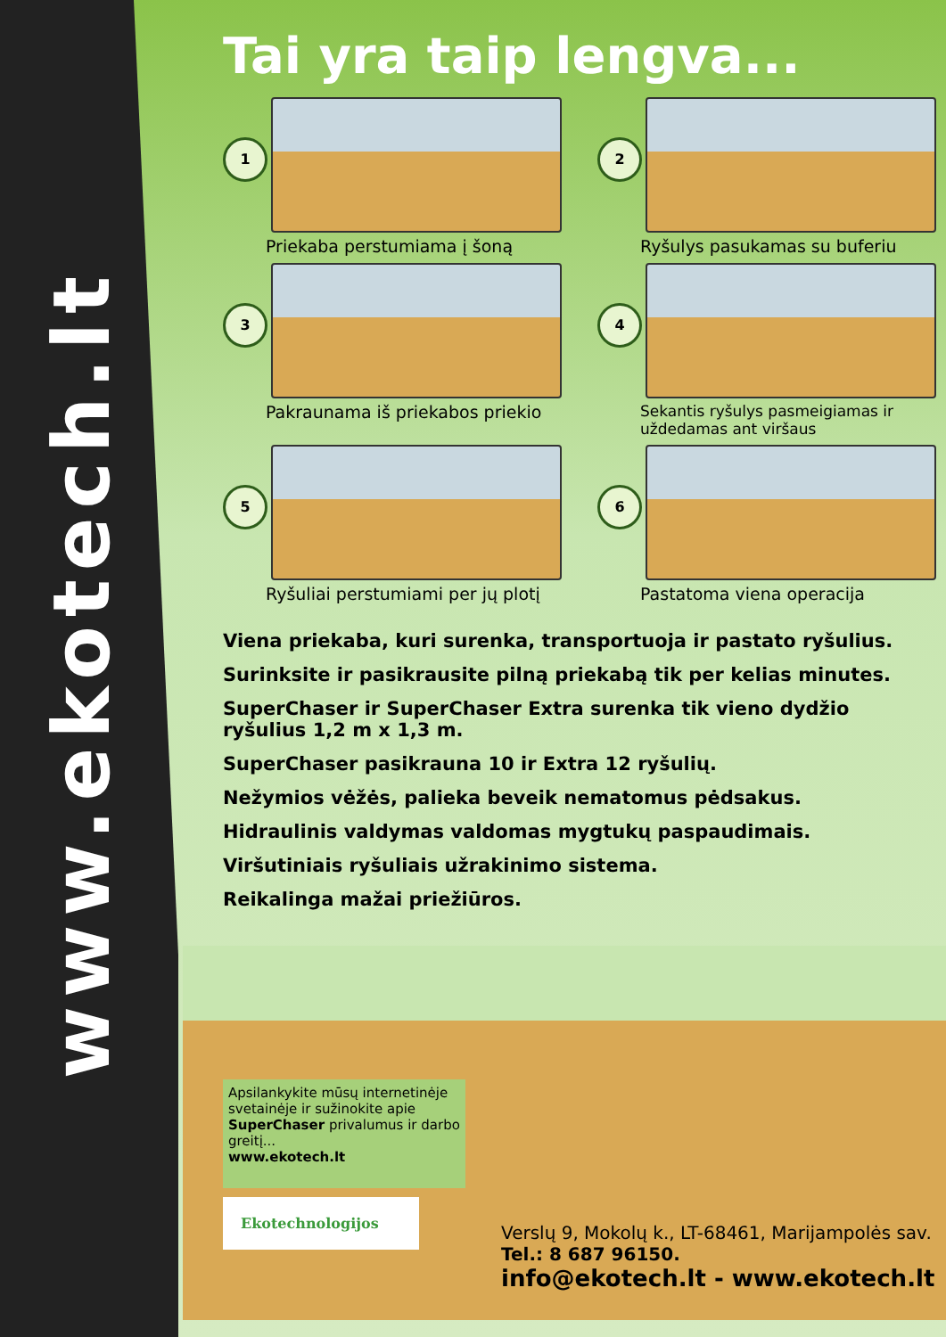www.ekotech.lt
Tai yra taip lengva...
1
Priekaba perstumiama į šoną
2
Ryšulys pasukamas su buferiu
3
Pakraunama iš priekabos priekio
4
Sekantis ryšulys pasmeigiamas ir uždedamas ant viršaus
5
Ryšuliai perstumiami per jų plotį
6
Pastatoma viena operacija
Viena priekaba, kuri surenka, transportuoja ir pastato ryšulius.
Surinksite ir pasikrausite pilną priekabą tik per kelias minutes.
SuperChaser ir SuperChaser Extra surenka tik vieno dydžio ryšulius 1,2 m x 1,3 m.
SuperChaser pasikrauna 10 ir Extra 12 ryšulių.
Nežymios vėžės, palieka beveik nematomus pėdsakus.
Hidraulinis valdymas valdomas mygtukų paspaudimais.
Viršutiniais ryšuliais užrakinimo sistema.
Reikalinga mažai priežiūros.
Apsilankykite mūsų internetinėje svetainėje ir sužinokite apie SuperChaser privalumus ir darbo greitį...
www.ekotech.lt
Ekotechnologijos
Verslų 9, Mokolų k., LT-68461, Marijampolės sav.
Tel.: 8 687 96150.
info@ekotech.lt - www.ekotech.lt